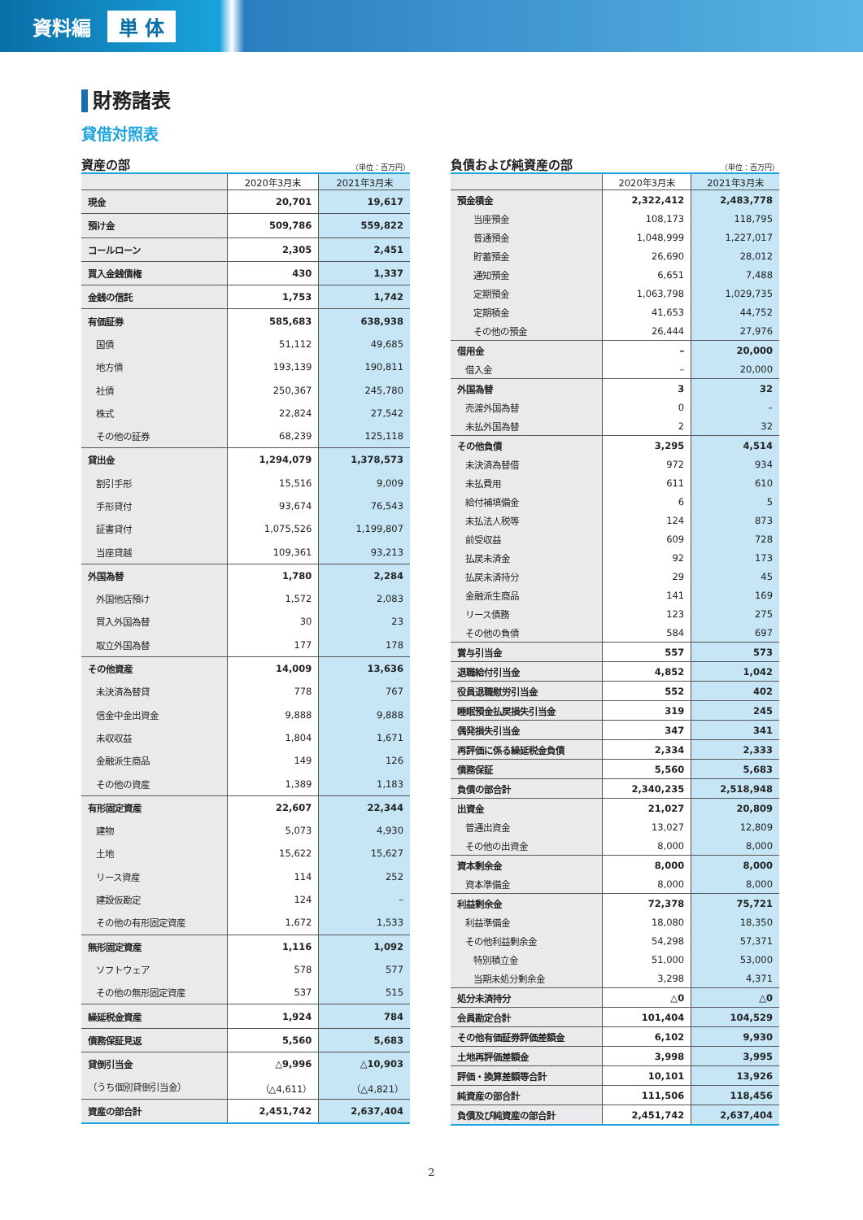資料編 単 体
財務諸表
貸借対照表
資産の部 （単位：百万円）
| | 2020年3月末 | 2021年3月末 |
| --- | --- | --- |
| 現金 | 20,701 | 19,617 |
| 預け金 | 509,786 | 559,822 |
| コールローン | 2,305 | 2,451 |
| 買入金銭債権 | 430 | 1,337 |
| 金銭の信託 | 1,753 | 1,742 |
| 有価証券 | 585,683 | 638,938 |
| 国債 | 51,112 | 49,685 |
| 地方債 | 193,139 | 190,811 |
| 社債 | 250,367 | 245,780 |
| 株式 | 22,824 | 27,542 |
| その他の証券 | 68,239 | 125,118 |
| 貸出金 | 1,294,079 | 1,378,573 |
| 割引手形 | 15,516 | 9,009 |
| 手形貸付 | 93,674 | 76,543 |
| 証書貸付 | 1,075,526 | 1,199,807 |
| 当座貸越 | 109,361 | 93,213 |
| 外国為替 | 1,780 | 2,284 |
| 外国他店預け | 1,572 | 2,083 |
| 買入外国為替 | 30 | 23 |
| 取立外国為替 | 177 | 178 |
| その他資産 | 14,009 | 13,636 |
| 未決済為替貸 | 778 | 767 |
| 信金中金出資金 | 9,888 | 9,888 |
| 未収収益 | 1,804 | 1,671 |
| 金融派生商品 | 149 | 126 |
| その他の資産 | 1,389 | 1,183 |
| 有形固定資産 | 22,607 | 22,344 |
| 建物 | 5,073 | 4,930 |
| 土地 | 15,622 | 15,627 |
| リース資産 | 114 | 252 |
| 建設仮勘定 | 124 | – |
| その他の有形固定資産 | 1,672 | 1,533 |
| 無形固定資産 | 1,116 | 1,092 |
| ソフトウェア | 578 | 577 |
| その他の無形固定資産 | 537 | 515 |
| 繰延税金資産 | 1,924 | 784 |
| 債務保証見返 | 5,560 | 5,683 |
| 貸倒引当金 | △9,996 | △10,903 |
| （うち個別貸倒引当金） | （△4,611） | （△4,821） |
| 資産の部合計 | 2,451,742 | 2,637,404 |
負債および純資産の部 （単位：百万円）
| | 2020年3月末 | 2021年3月末 |
| --- | --- | --- |
| 預金積金 | 2,322,412 | 2,483,778 |
| 当座預金 | 108,173 | 118,795 |
| 普通預金 | 1,048,999 | 1,227,017 |
| 貯蓄預金 | 26,690 | 28,012 |
| 通知預金 | 6,651 | 7,488 |
| 定期預金 | 1,063,798 | 1,029,735 |
| 定期積金 | 41,653 | 44,752 |
| その他の預金 | 26,444 | 27,976 |
| 借用金 | – | 20,000 |
| 借入金 | – | 20,000 |
| 外国為替 | 3 | 32 |
| 売渡外国為替 | 0 | – |
| 未払外国為替 | 2 | 32 |
| その他負債 | 3,295 | 4,514 |
| 未決済為替借 | 972 | 934 |
| 未払費用 | 611 | 610 |
| 給付補填備金 | 6 | 5 |
| 未払法人税等 | 124 | 873 |
| 前受収益 | 609 | 728 |
| 払戻未済金 | 92 | 173 |
| 払戻未済持分 | 29 | 45 |
| 金融派生商品 | 141 | 169 |
| リース債務 | 123 | 275 |
| その他の負債 | 584 | 697 |
| 賞与引当金 | 557 | 573 |
| 退職給付引当金 | 4,852 | 1,042 |
| 役員退職慰労引当金 | 552 | 402 |
| 睡眠預金払戻損失引当金 | 319 | 245 |
| 偶発損失引当金 | 347 | 341 |
| 再評価に係る繰延税金負債 | 2,334 | 2,333 |
| 債務保証 | 5,560 | 5,683 |
| 負債の部合計 | 2,340,235 | 2,518,948 |
| 出資金 | 21,027 | 20,809 |
| 普通出資金 | 13,027 | 12,809 |
| その他の出資金 | 8,000 | 8,000 |
| 資本剰余金 | 8,000 | 8,000 |
| 資本準備金 | 8,000 | 8,000 |
| 利益剰余金 | 72,378 | 75,721 |
| 利益準備金 | 18,080 | 18,350 |
| その他利益剰余金 | 54,298 | 57,371 |
| 特別積立金 | 51,000 | 53,000 |
| 当期未処分剰余金 | 3,298 | 4,371 |
| 処分未済持分 | △0 | △0 |
| 会員勘定合計 | 101,404 | 104,529 |
| その他有価証券評価差額金 | 6,102 | 9,930 |
| 土地再評価差額金 | 3,998 | 3,995 |
| 評価・換算差額等合計 | 10,101 | 13,926 |
| 純資産の部合計 | 111,506 | 118,456 |
| 負債及び純資産の部合計 | 2,451,742 | 2,637,404 |
2